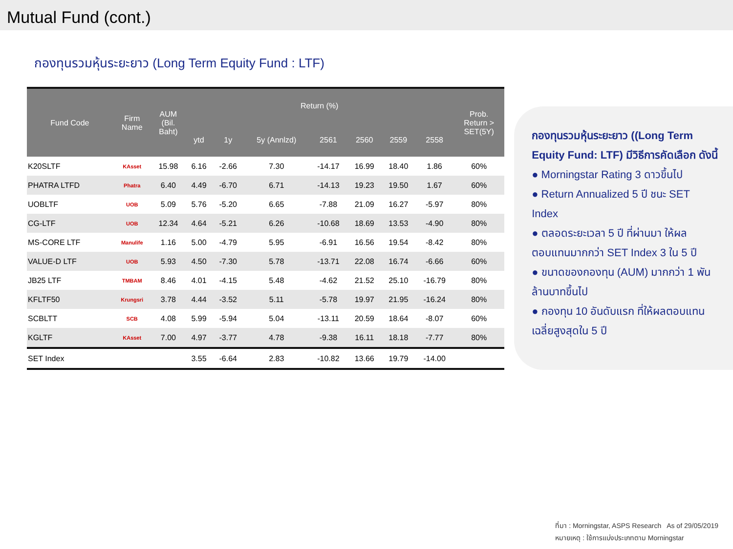Mutual Fund (cont.)
กองทุนรวมหุ้นระยะยาว (Long Term Equity Fund : LTF)
| Fund Code | Firm Name | AUM (Bil. Baht) | Return (%) | | | | | | | Prob. Return > SET(5Y) |
| --- | --- | --- | --- | --- | --- | --- | --- | --- | --- | --- |
| | | | ytd | 1y | 5y (Annlzd) | 2561 | 2560 | 2559 | 2558 | |
| K20SLTF | KAsset | 15.98 | 6.16 | -2.66 | 7.30 | -14.17 | 16.99 | 18.40 | 1.86 | 60% |
| PHATRA LTFD | Phatra | 6.40 | 4.49 | -6.70 | 6.71 | -14.13 | 19.23 | 19.50 | 1.67 | 60% |
| UOBLTF | UOB | 5.09 | 5.76 | -5.20 | 6.65 | -7.88 | 21.09 | 16.27 | -5.97 | 80% |
| CG-LTF | UOB | 12.34 | 4.64 | -5.21 | 6.26 | -10.68 | 18.69 | 13.53 | -4.90 | 80% |
| MS-CORE LTF | Manulife | 1.16 | 5.00 | -4.79 | 5.95 | -6.91 | 16.56 | 19.54 | -8.42 | 80% |
| VALUE-D LTF | UOB | 5.93 | 4.50 | -7.30 | 5.78 | -13.71 | 22.08 | 16.74 | -6.66 | 60% |
| JB25 LTF | TMBAM | 8.46 | 4.01 | -4.15 | 5.48 | -4.62 | 21.52 | 25.10 | -16.79 | 80% |
| KFLTF50 | Krungsri | 3.78 | 4.44 | -3.52 | 5.11 | -5.78 | 19.97 | 21.95 | -16.24 | 80% |
| SCBLTT | SCB | 4.08 | 5.99 | -5.94 | 5.04 | -13.11 | 20.59 | 18.64 | -8.07 | 60% |
| KGLTF | KAsset | 7.00 | 4.97 | -3.77 | 4.78 | -9.38 | 16.11 | 18.18 | -7.77 | 80% |
| SET Index | | | 3.55 | -6.64 | 2.83 | -10.82 | 13.66 | 19.79 | -14.00 | |
กองทุนรวมหุ้นระยะยาว ((Long Term Equity Fund: LTF) มีวิธีการคัดเลือก ดังนี้
● Morningstar Rating 3 ดาวขึ้นไป
● Return Annualized 5 ปี ชนะ SET Index
● ตลอดระยะเวลา 5 ปี ที่ผ่านมา ให้ผลตอบแทนมากกว่า SET Index 3 ใน 5 ปี
● ขนาดของกองทุน (AUM) มากกว่า 1 พันล้านบาทขึ้นไป
● กองทุน 10 อันดับแรก ที่ให้ผลตอบแทนเฉลี่ยสูงสุดใน 5 ปี
ที่มา : Morningstar, ASPS Research As of 29/05/2019
หมายเหตุ : ใช้การแบ่งประเภทตาม Morningstar